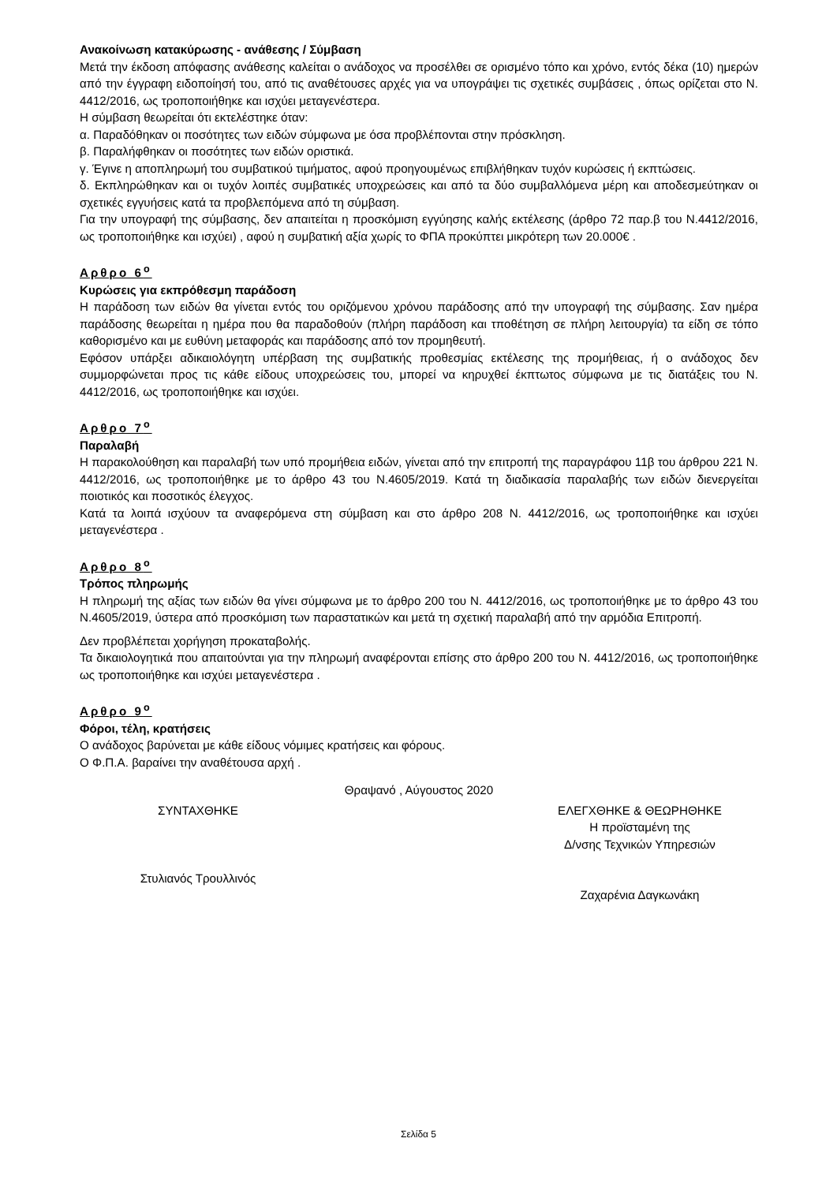Ανακοίνωση κατακύρωσης - ανάθεσης / Σύμβαση
Μετά την έκδοση απόφασης ανάθεσης καλείται ο ανάδοχος να προσέλθει σε ορισμένο τόπο και χρόνο, εντός δέκα (10) ημερών από την έγγραφη ειδοποίησή του, από τις αναθέτουσες αρχές για να υπογράψει τις σχετικές συμβάσεις , όπως ορίζεται στο Ν. 4412/2016, ως τροποποιήθηκε και ισχύει μεταγενέστερα.
Η σύμβαση θεωρείται ότι εκτελέστηκε όταν:
α. Παραδόθηκαν οι ποσότητες των ειδών σύμφωνα με όσα προβλέπονται στην πρόσκληση.
β. Παραλήφθηκαν οι ποσότητες των ειδών οριστικά.
γ. Έγινε η αποπληρωμή του συμβατικού τιμήματος, αφού προηγουμένως επιβλήθηκαν τυχόν κυρώσεις ή εκπτώσεις.
δ. Εκπληρώθηκαν και οι τυχόν λοιπές συμβατικές υποχρεώσεις και από τα δύο συμβαλλόμενα μέρη και αποδεσμεύτηκαν οι σχετικές εγγυήσεις κατά τα προβλεπόμενα από τη σύμβαση.
Για την υπογραφή της σύμβασης, δεν απαιτείται η προσκόμιση εγγύησης καλής εκτέλεσης (άρθρο 72 παρ.β του Ν.4412/2016, ως τροποποιήθηκε και ισχύει) , αφού η συμβατική αξία χωρίς το ΦΠΑ προκύπτει μικρότερη των 20.000€ .
Αρθρο 6<sup>ο</sup>
Κυρώσεις για εκπρόθεσμη παράδοση
Η παράδοση των ειδών θα γίνεται εντός του οριζόμενου χρόνου παράδοσης από την υπογραφή της σύμβασης. Σαν ημέρα παράδοσης θεωρείται η ημέρα που θα παραδοθούν (πλήρη παράδοση και τποθέτηση σε πλήρη λειτουργία) τα είδη σε τόπο καθορισμένο και με ευθύνη μεταφοράς και παράδοσης από τον προμηθευτή.
Εφόσον υπάρξει αδικαιολόγητη υπέρβαση της συμβατικής προθεσμίας εκτέλεσης της προμήθειας, ή ο ανάδοχος δεν συμμορφώνεται προς τις κάθε είδους υποχρεώσεις του, μπορεί να κηρυχθεί έκπτωτος σύμφωνα με τις διατάξεις του Ν. 4412/2016, ως τροποποιήθηκε και ισχύει.
Αρθρο 7<sup>ο</sup>
Παραλαβή
Η παρακολούθηση και παραλαβή των υπό προμήθεια ειδών, γίνεται από την επιτροπή της παραγράφου 11β του άρθρου 221 Ν. 4412/2016, ως τροποποιήθηκε με το άρθρο 43 του Ν.4605/2019. Κατά τη διαδικασία παραλαβής των ειδών διενεργείται ποιοτικός και ποσοτικός έλεγχος.
Κατά τα λοιπά ισχύουν τα αναφερόμενα στη σύμβαση και στο άρθρο 208 Ν. 4412/2016, ως τροποποιήθηκε και ισχύει μεταγενέστερα .
Αρθρο 8<sup>ο</sup>
Τρόπος πληρωμής
Η πληρωμή της αξίας των ειδών θα γίνει σύμφωνα με το άρθρο 200 του Ν. 4412/2016, ως τροποποιήθηκε με το άρθρο 43 του Ν.4605/2019, ύστερα από προσκόμιση των παραστατικών και μετά τη σχετική παραλαβή από την αρμόδια Επιτροπή.
Δεν προβλέπεται χορήγηση προκαταβολής.
Τα δικαιολογητικά που απαιτούνται για την πληρωμή αναφέρονται επίσης στο άρθρο 200 του Ν. 4412/2016, ως τροποποιήθηκε ως τροποποιήθηκε και ισχύει μεταγενέστερα .
Αρθρο 9<sup>ο</sup>
Φόροι, τέλη, κρατήσεις
Ο ανάδοχος βαρύνεται με κάθε είδους νόμιμες κρατήσεις και φόρους.
Ο Φ.Π.Α. βαραίνει την αναθέτουσα αρχή .
Θραψανό , Αύγουστος 2020
ΣΥΝΤΑΧΘΗΚΕ
Στυλιανός Τρουλλινός
ΕΛΕΓΧΘΗΚΕ & ΘΕΩΡΗΘΗΚΕ
Η προϊσταμένη της
Δ/νσης Τεχνικών Υπηρεσιών
Ζαχαρένια Δαγκωνάκη
Σελίδα 5